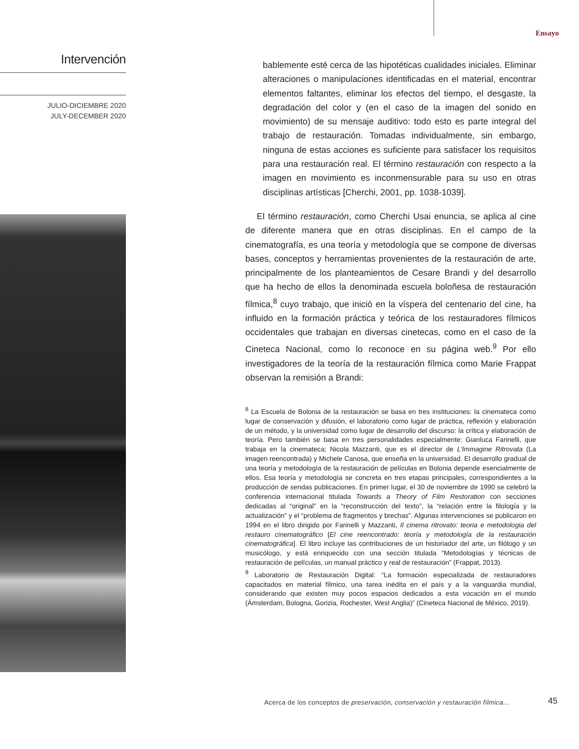Intervención
JULIO-DICIEMBRE 2020
JULY-DECEMBER 2020
Ensayo
bablemente esté cerca de las hipotéticas cualidades iniciales. Eliminar alteraciones o manipulaciones identificadas en el material, encontrar elementos faltantes, eliminar los efectos del tiempo, el desgaste, la degradación del color y (en el caso de la imagen del sonido en movimiento) de su mensaje auditivo: todo esto es parte integral del trabajo de restauración. Tomadas individualmente, sin embargo, ninguna de estas acciones es suficiente para satisfacer los requisitos para una restauración real. El término restauración con respecto a la imagen en movimiento es inconmensurable para su uso en otras disciplinas artísticas [Cherchi, 2001, pp. 1038-1039].
El término restauración, como Cherchi Usai enuncia, se aplica al cine de diferente manera que en otras disciplinas. En el campo de la cinematografía, es una teoría y metodología que se compone de diversas bases, conceptos y herramientas provenientes de la restauración de arte, principalmente de los planteamientos de Cesare Brandi y del desarrollo que ha hecho de ellos la denominada escuela boloñesa de restauración fílmica,<sup>8</sup> cuyo trabajo, que inició en la víspera del centenario del cine, ha influido en la formación práctica y teórica de los restauradores fílmicos occidentales que trabajan en diversas cinetecas, como en el caso de la Cineteca Nacional, como lo reconoce en su página web.<sup>9</sup> Por ello investigadores de la teoría de la restauración fílmica como Marie Frappat observan la remisión a Brandi:
<sup>8</sup> La Escuela de Bolonia de la restauración se basa en tres instituciones: la cinemateca como lugar de conservación y difusión, el laboratorio como lugar de práctica, reflexión y elaboración de un método, y la universidad como lugar de desarrollo del discurso: la crítica y elaboración de teoría. Pero también se basa en tres personalidades especialmente: Gianluca Farinelli, que trabaja en la cinemateca; Nicola Mazzanti, que es el director de L’Immagine Ritrovata (La imagen reencontrada) y Michele Canosa, que enseña en la universidad. El desarrollo gradual de una teoría y metodología de la restauración de películas en Bolonia depende esencialmente de ellos. Esa teoría y metodología se concreta en tres etapas principales, correspondientes a la producción de sendas publicaciones. En primer lugar, el 30 de noviembre de 1990 se celebró la conferencia internacional titulada Towards a Theory of Film Restoration con secciones dedicadas al “original” en la “reconstrucción del texto”, la “relación entre la filología y la actualización” y el “problema de fragmentos y brechas”. Algunas intervenciones se publicaron en 1994 en el libro dirigido por Farinelli y Mazzanti, Il cinema ritrovato: teoria e metodologia del restauro cinematográfico [El cine reencontrado: teoría y metodología de la restauración cinematográfica]. El libro incluye las contribuciones de un historiador del arte, un filólogo y un musicólogo, y está enriquecido con una sección titulada “Metodologías y técnicas de restauración de películas, un manual práctico y real de restauración” (Frappat, 2013).
<sup>9</sup> Laboratorio de Restauración Digital: “La formación especializada de restauradores capacitados en material fílmico, una tarea inédita en el país y a la vanguardia mundial, considerando que existen muy pocos espacios dedicados a esta vocación en el mundo (Ámsterdam, Bologna, Gorizia, Rochester, West Anglia)” (Cineteca Nacional de México, 2019).
Acerca de los conceptos de preservación, conservación y restauración fílmica...
45